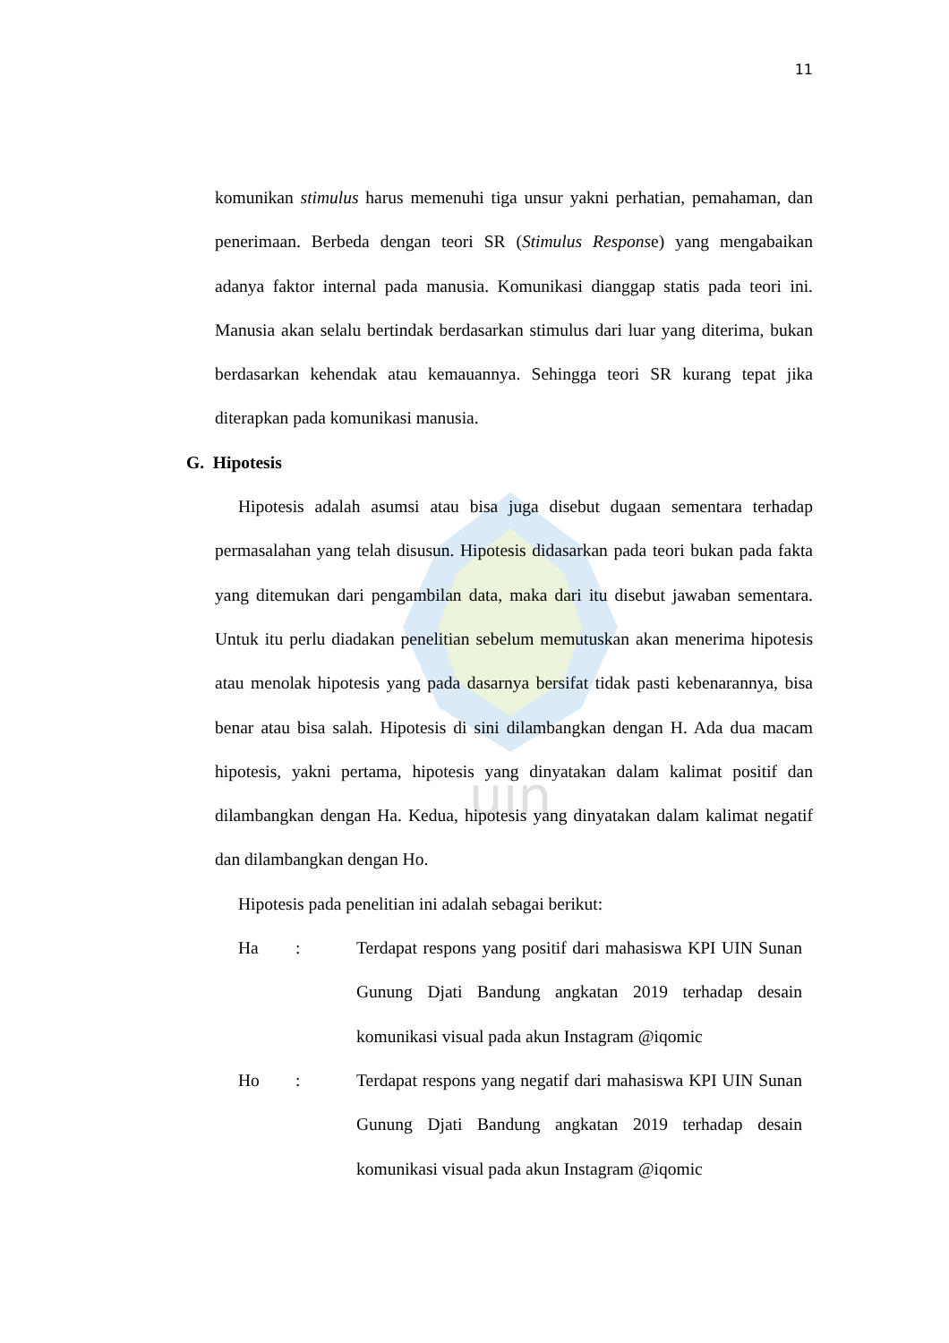uin
11
komunikan stimulus harus memenuhi tiga unsur yakni perhatian, pemahaman, dan penerimaan. Berbeda dengan teori SR (Stimulus Response) yang mengabaikan adanya faktor internal pada manusia. Komunikasi dianggap statis pada teori ini. Manusia akan selalu bertindak berdasarkan stimulus dari luar yang diterima, bukan berdasarkan kehendak atau kemauannya. Sehingga teori SR kurang tepat jika diterapkan pada komunikasi manusia.
G. Hipotesis
Hipotesis adalah asumsi atau bisa juga disebut dugaan sementara terhadap permasalahan yang telah disusun. Hipotesis didasarkan pada teori bukan pada fakta yang ditemukan dari pengambilan data, maka dari itu disebut jawaban sementara. Untuk itu perlu diadakan penelitian sebelum memutuskan akan menerima hipotesis atau menolak hipotesis yang pada dasarnya bersifat tidak pasti kebenarannya, bisa benar atau bisa salah. Hipotesis di sini dilambangkan dengan H. Ada dua macam hipotesis, yakni pertama, hipotesis yang dinyatakan dalam kalimat positif dan dilambangkan dengan Ha. Kedua, hipotesis yang dinyatakan dalam kalimat negatif dan dilambangkan dengan Ho.
Hipotesis pada penelitian ini adalah sebagai berikut:
Ha: Terdapat respons yang positif dari mahasiswa KPI UIN Sunan Gunung Djati Bandung angkatan 2019 terhadap desain komunikasi visual pada akun Instagram @iqomic
Ho: Terdapat respons yang negatif dari mahasiswa KPI UIN Sunan Gunung Djati Bandung angkatan 2019 terhadap desain komunikasi visual pada akun Instagram @iqomic